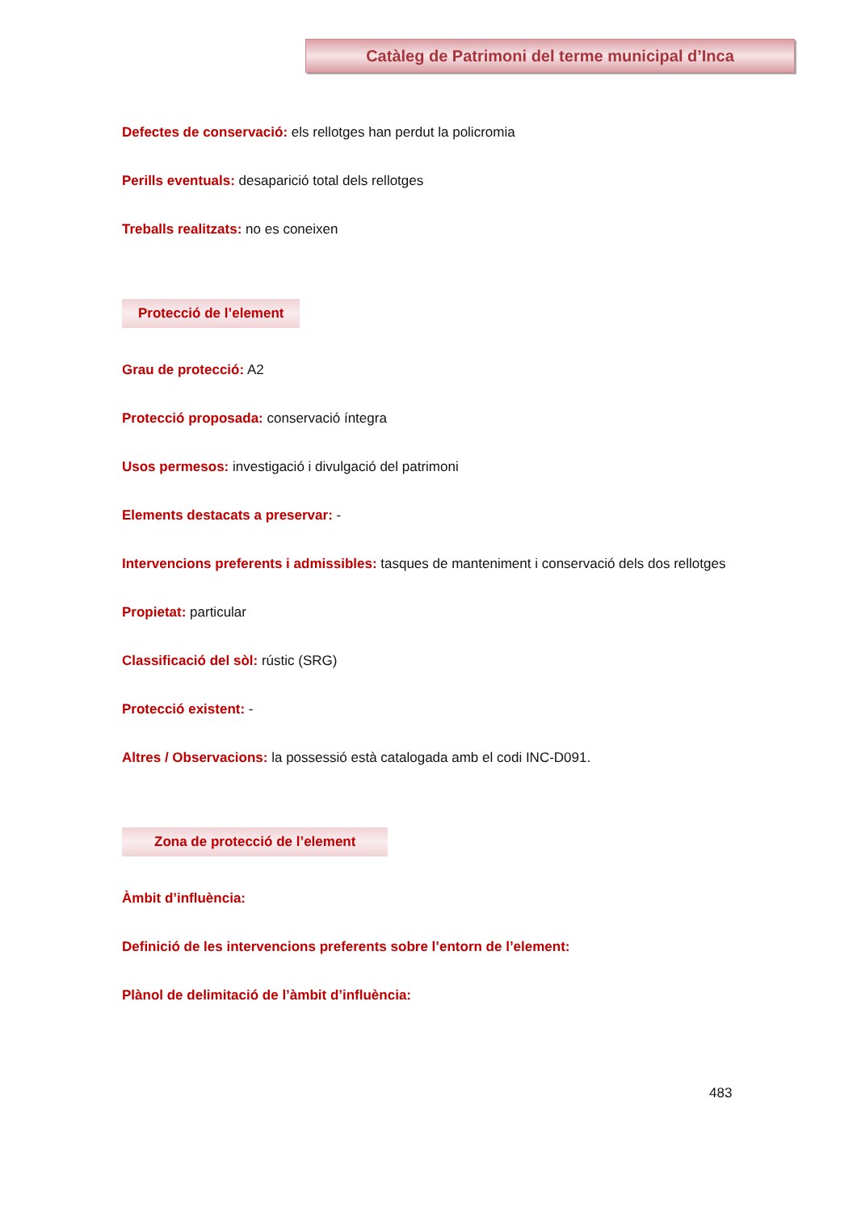Catàleg de Patrimoni del terme municipal d’Inca
Defectes de conservació: els rellotges han perdut la policromia
Perills eventuals: desaparició total dels rellotges
Treballs realitzats: no es coneixen
Protecció de l’element
Grau de protecció: A2
Protecció proposada: conservació íntegra
Usos permesos: investigació i divulgació del patrimoni
Elements destacats a preservar: -
Intervencions preferents i admissibles: tasques de manteniment i conservació dels dos rellotges
Propietat: particular
Classificació del sòl: rústic (SRG)
Protecció existent: -
Altres / Observacions: la possessió està catalogada amb el codi INC-D091.
Zona de protecció de l’element
Àmbit d’influència:
Definició de les intervencions preferents sobre l’entorn de l’element:
Plànol de delimitació de l’àmbit d’influència:
483